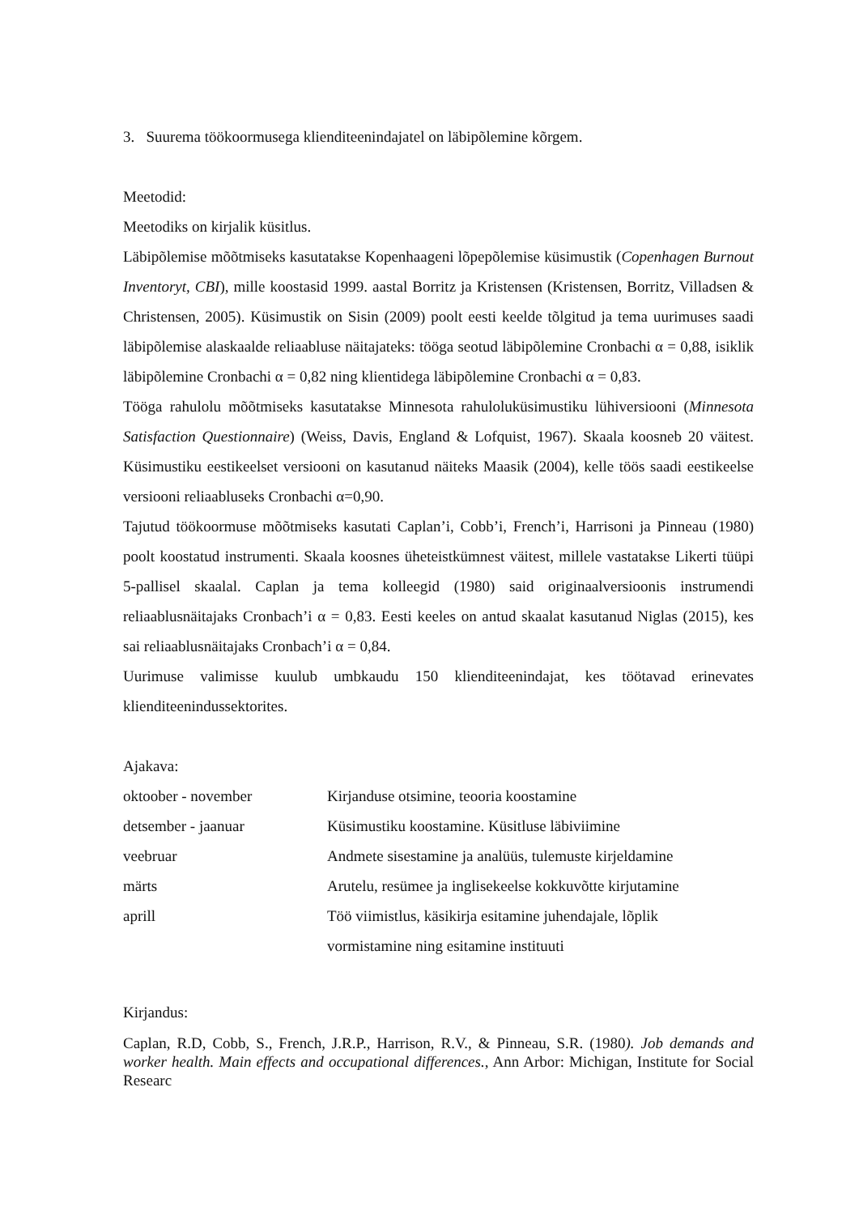3. Suurema töökoormusega klienditeenindajatel on läbipõlemine kõrgem.
Meetodid:
Meetodiks on kirjalik küsitlus.
Läbipõlemise mõõtmiseks kasutatakse Kopenhaageni lõpepõlemise küsimustik (Copenhagen Burnout Inventoryt, CBI), mille koostasid 1999. aastal Borritz ja Kristensen (Kristensen, Borritz, Villadsen & Christensen, 2005). Küsimustik on Sisin (2009) poolt eesti keelde tõlgitud ja tema uurimuses saadi läbipõlemise alaskaalde reliaabluse näitajateks: tööga seotud läbipõlemine Cronbachi α = 0,88, isiklik läbipõlemine Cronbachi α = 0,82 ning klientidega läbipõlemine Cronbachi α = 0,83.
Tööga rahulolu mõõtmiseks kasutatakse Minnesota rahuloluküsimustiku lühiversiooni (Minnesota Satisfaction Questionnaire) (Weiss, Davis, England & Lofquist, 1967). Skaala koosneb 20 väitest. Küsimustiku eestikeelset versiooni on kasutanud näiteks Maasik (2004), kelle töös saadi eestikeelse versiooni reliaabluseks Cronbachi α=0,90.
Tajutud töökoormuse mõõtmiseks kasutati Caplan’i, Cobb’i, French’i, Harrisoni ja Pinneau (1980) poolt koostatud instrumenti. Skaala koosnes üheteistkümnest väitest, millele vastatakse Likerti tüüpi 5-pallisel skaalal. Caplan ja tema kolleegid (1980) said originaalversioonis instrumendi reliaablusnäitajaks Cronbach’i α = 0,83. Eesti keeles on antud skaalat kasutanud Niglas (2015), kes sai reliaablusnäitajaks Cronbach’i α = 0,84.
Uurimuse valimisse kuulub umbkaudu 150 klienditeenindajat, kes töötavad erinevates klienditeenindussektorites.
Ajakava:
| oktoober - november | Kirjanduse otsimine, teooria koostamine |
| detsember - jaanuar | Küsimustiku koostamine. Küsitluse läbiviimine |
| veebruar | Andmete sisestamine ja analüüs, tulemuste kirjeldamine |
| märts | Arutelu, resümee ja inglisekeelse kokkuvõtte kirjutamine |
| aprill | Töö viimistlus, käsikirja esitamine juhendajale, lõplik vormistamine ning esitamine instituuti |
Kirjandus:
Caplan, R.D, Cobb, S., French, J.R.P., Harrison, R.V., & Pinneau, S.R. (1980). Job demands and worker health. Main effects and occupational differences., Ann Arbor: Michigan, Institute for Social Researc